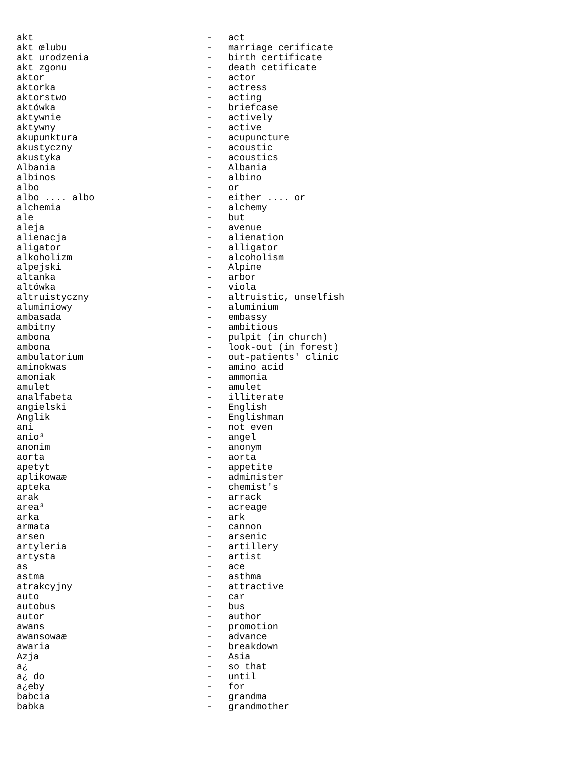| akt | - | act |
| akt œlubu | - | marriage cerificate |
| akt urodzenia | - | birth certificate |
| akt zgonu | - | death cetificate |
| aktor | - | actor |
| aktorka | - | actress |
| aktorstwo | - | acting |
| aktówka | - | briefcase |
| aktywnie | - | actively |
| aktywny | - | active |
| akupunktura | - | acupuncture |
| akustyczny | - | acoustic |
| akustyka | - | acoustics |
| Albania | - | Albania |
| albinos | - | albino |
| albo | - | or |
| albo .... albo | - | either .... or |
| alchemia | - | alchemy |
| ale | - | but |
| aleja | - | avenue |
| alienacja | - | alienation |
| aligator | - | alligator |
| alkoholizm | - | alcoholism |
| alpejski | - | Alpine |
| altanka | - | arbor |
| altówka | - | viola |
| altruistyczny | - | altruistic, unselfish |
| aluminiowy | - | aluminium |
| ambasada | - | embassy |
| ambitny | - | ambitious |
| ambona | - | pulpit (in church) |
| ambona | - | look-out (in forest) |
| ambulatorium | - | out-patients' clinic |
| aminokwas | - | amino acid |
| amoniak | - | ammonia |
| amulet | - | amulet |
| analfabeta | - | illiterate |
| angielski | - | English |
| Anglik | - | Englishman |
| ani | - | not even |
| anio³ | - | angel |
| anonim | - | anonym |
| aorta | - | aorta |
| apetyt | - | appetite |
| aplikowaæ | - | administer |
| apteka | - | chemist's |
| arak | - | arrack |
| area³ | - | acreage |
| arka | - | ark |
| armata | - | cannon |
| arsen | - | arsenic |
| artyleria | - | artillery |
| artysta | - | artist |
| as | - | ace |
| astma | - | asthma |
| atrakcyjny | - | attractive |
| auto | - | car |
| autobus | - | bus |
| autor | - | author |
| awans | - | promotion |
| awansowaæ | - | advance |
| awaria | - | breakdown |
| Azja | - | Asia |
| a¿ | - | so that |
| a¿ do | - | until |
| a¿eby | - | for |
| babcia | - | grandma |
| babka | - | grandmother |